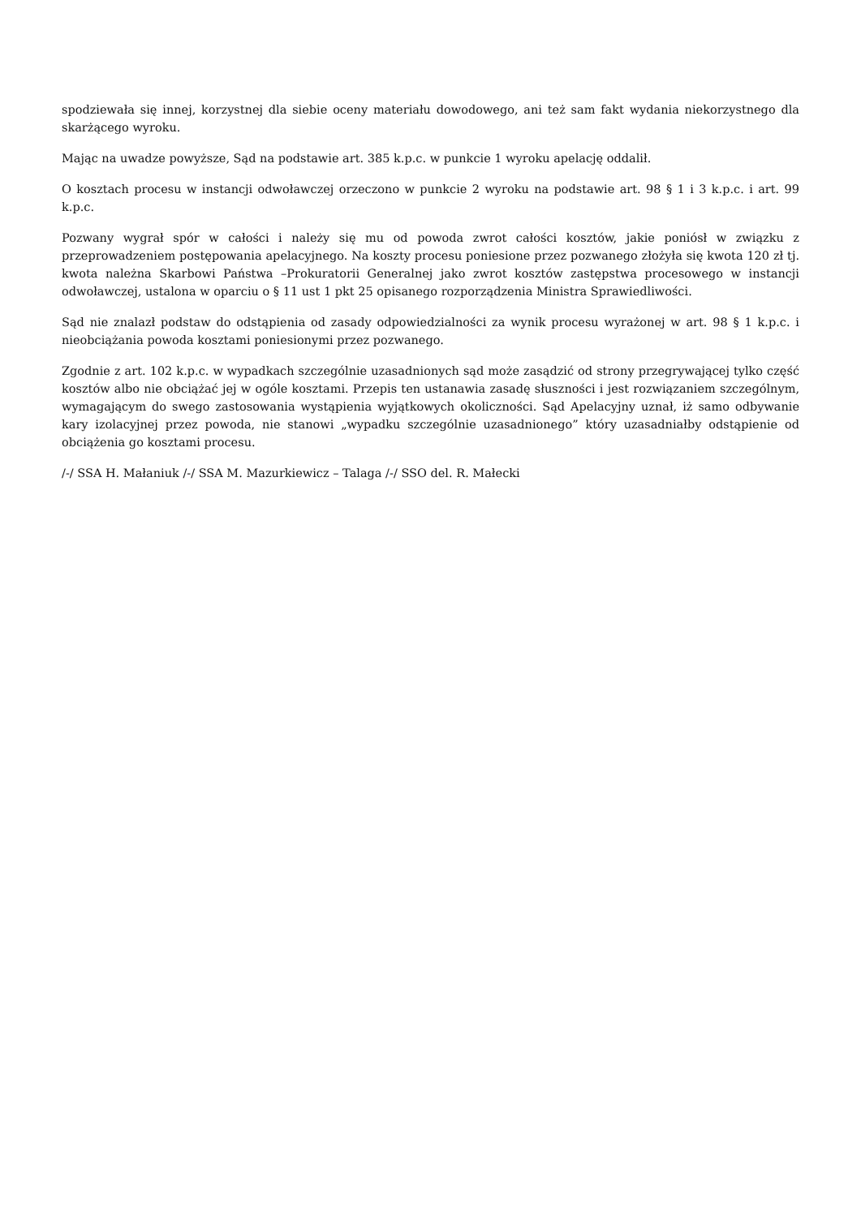spodziewała się innej, korzystnej dla siebie oceny materiału dowodowego, ani też sam fakt wydania niekorzystnego dla skarżącego wyroku.
Mając na uwadze powyższe, Sąd na podstawie art. 385 k.p.c. w punkcie 1 wyroku apelację oddalił.
O kosztach procesu w instancji odwoławczej orzeczono w punkcie 2 wyroku na podstawie art. 98 § 1 i 3 k.p.c. i art. 99 k.p.c.
Pozwany wygrał spór w całości i należy się mu od powoda zwrot całości kosztów, jakie poniósł w związku z przeprowadzeniem postępowania apelacyjnego. Na koszty procesu poniesione przez pozwanego złożyła się kwota 120 zł tj. kwota należna Skarbowi Państwa –Prokuratorii Generalnej jako zwrot kosztów zastępstwa procesowego w instancji odwoławczej, ustalona w oparciu o § 11 ust 1 pkt 25 opisanego rozporządzenia Ministra Sprawiedliwości.
Sąd nie znalazł podstaw do odstąpienia od zasady odpowiedzialności za wynik procesu wyrażonej w art. 98 § 1 k.p.c. i nieobciążania powoda kosztami poniesionymi przez pozwanego.
Zgodnie z art. 102 k.p.c. w wypadkach szczególnie uzasadnionych sąd może zasądzić od strony przegrywającej tylko część kosztów albo nie obciążać jej w ogóle kosztami. Przepis ten ustanawia zasadę słuszności i jest rozwiązaniem szczególnym, wymagającym do swego zastosowania wystąpienia wyjątkowych okoliczności. Sąd Apelacyjny uznał, iż samo odbywanie kary izolacyjnej przez powoda, nie stanowi „wypadku szczególnie uzasadnionego” który uzasadniałby odstąpienie od obciążenia go kosztami procesu.
/-/ SSA H. Małaniuk /-/ SSA M. Mazurkiewicz – Talaga /-/ SSO del. R. Małecki